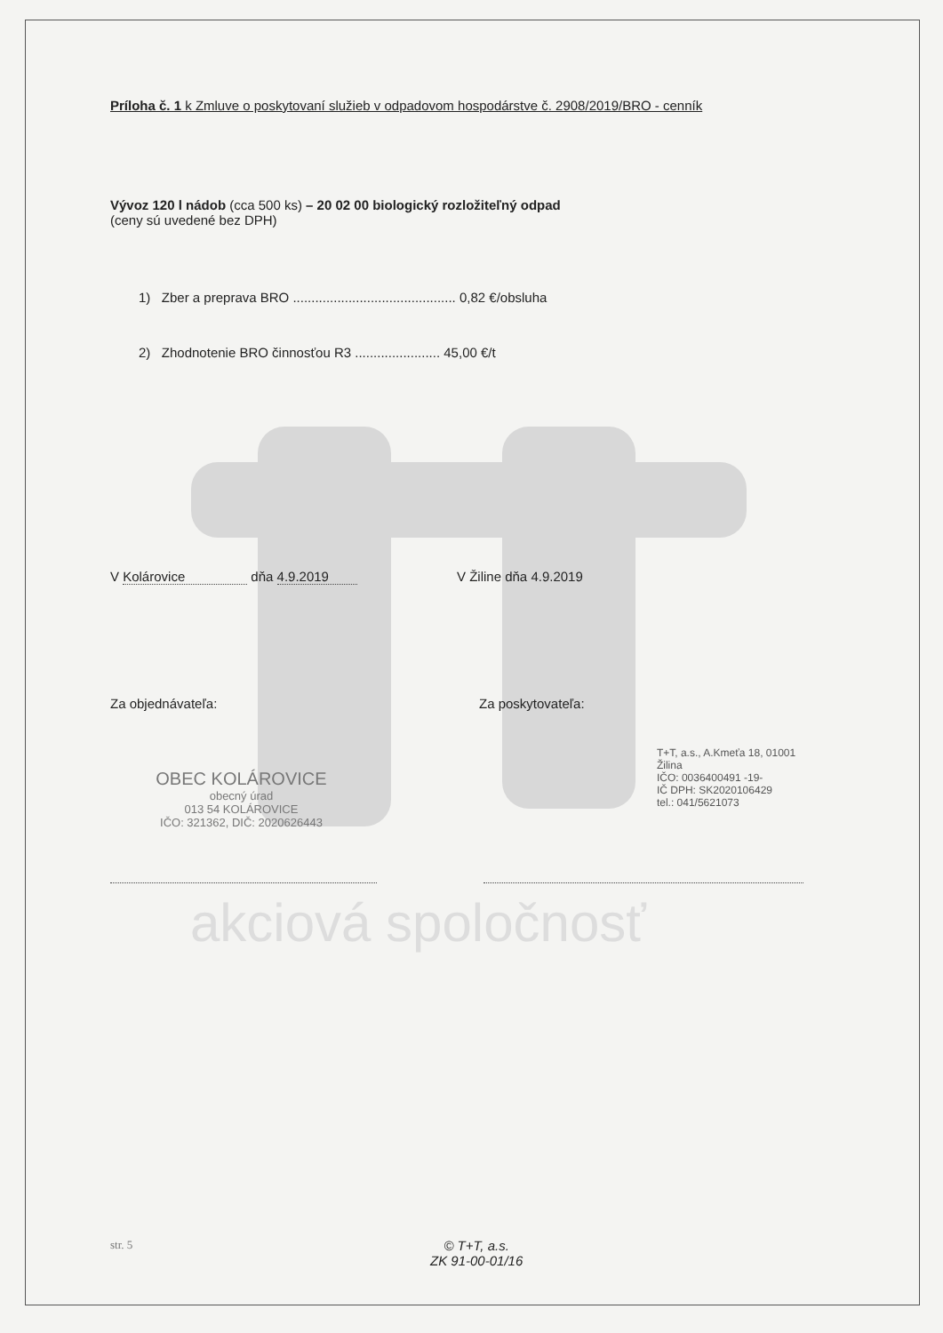Príloha č. 1 k Zmluve o poskytovaní služieb v odpadovom hospodárstve č. 2908/2019/BRO - cenník
Vývoz 120 l nádob (cca 500 ks) – 20 02 00 biologický rozložiteľný odpad
(ceny sú uvedené bez DPH)
1) Zber a preprava BRO ............................................ 0,82 €/obsluha
2) Zhodnotenie BRO činnosťou R3 ....................... 45,00 €/t
V Kolárovice dňa 4.9.2019 V Žiline dňa 4.9.2019
Za objednávateľa: Za poskytovateľa:
OBEC KOLÁROVICE
obecný úrad
013 54 KOLÁROVICE
IČO: 321362, DIČ: 2020626443
T+T, a.s., A.Kmeťa 18, 01001 Žilina
IČO: 0036400491 -19-
IČ DPH: SK2020106429
tel.: 041/5621073
akciová spoločnosť
str. 5
© T+T, a.s.
ZK 91-00-01/16